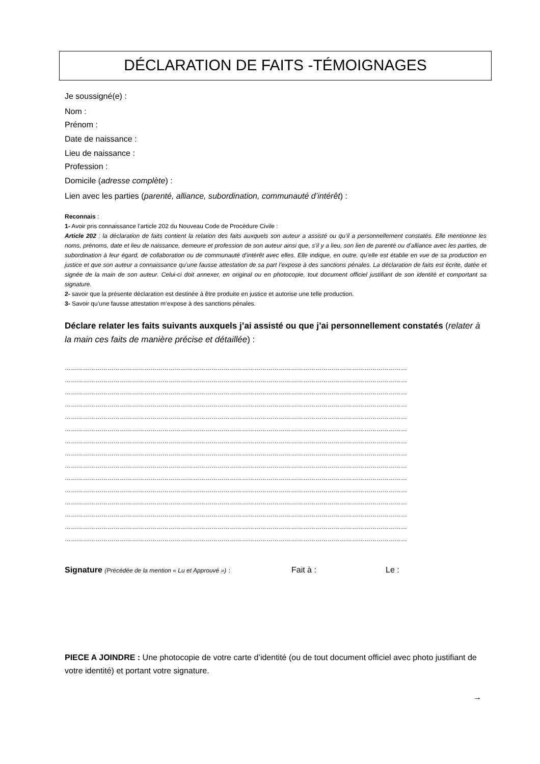DÉCLARATION DE FAITS -TÉMOIGNAGES
Je soussigné(e) :
Nom :
Prénom :
Date de naissance :
Lieu de naissance :
Profession :
Domicile (adresse complète) :
Lien avec les parties (parenté, alliance, subordination, communauté d’intérêt) :
Reconnais :
1- Avoir pris connaissance l’article 202 du Nouveau Code de Procédure Civile :
Article 202 : la déclaration de faits contient la relation des faits auxquels son auteur a assisté ou qu’il a personnellement constatés. Elle mentionne les noms, prénoms, date et lieu de naissance, demeure et profession de son auteur ainsi que, s’il y a lieu, son lien de parenté ou d’alliance avec les parties, de subordination à leur égard, de collaboration ou de communauté d’intérêt avec elles. Elle indique, en outre, qu’elle est établie en vue de sa production en justice et que son auteur a connaissance qu’une fausse attestation de sa part l’expose à des sanctions pénales. La déclaration de faits est écrite, datée et signée de la main de son auteur. Celui-ci doit annexer, en original ou en photocopie, tout document officiel justifiant de son identité et comportant sa signature.
2- savoir que la présente déclaration est destinée à être produite en justice et autorise une telle production.
3- Savoir qu’une fausse attestation m’expose à des sanctions pénales.
Déclare relater les faits suivants auxquels j’ai assisté ou que j’ai personnellement constatés (relater à la main ces faits de manière précise et détaillée) :
……………………………………………………………………………………………………………………………………………………
……………………………………………………………………………………………………………………………………………………
……………………………………………………………………………………………………………………………………………………
……………………………………………………………………………………………………………………………………………………
……………………………………………………………………………………………………………………………………………………
……………………………………………………………………………………………………………………………………………………
……………………………………………………………………………………………………………………………………………………
……………………………………………………………………………………………………………………………………………………
……………………………………………………………………………………………………………………………………………………
……………………………………………………………………………………………………………………………………………………
……………………………………………………………………………………………………………………………………………………
……………………………………………………………………………………………………………………………………………………
……………………………………………………………………………………………………………………………………………………
……………………………………………………………………………………………………………………………………………………
……………………………………………………………………………………………………………………………………………………
Signature (Précédée de la mention « Lu et Approuvé ») : Fait à : Le :
PIECE A JOINDRE : Une photocopie de votre carte d’identité (ou de tout document officiel avec photo justifiant de votre identité) et portant votre signature.
→